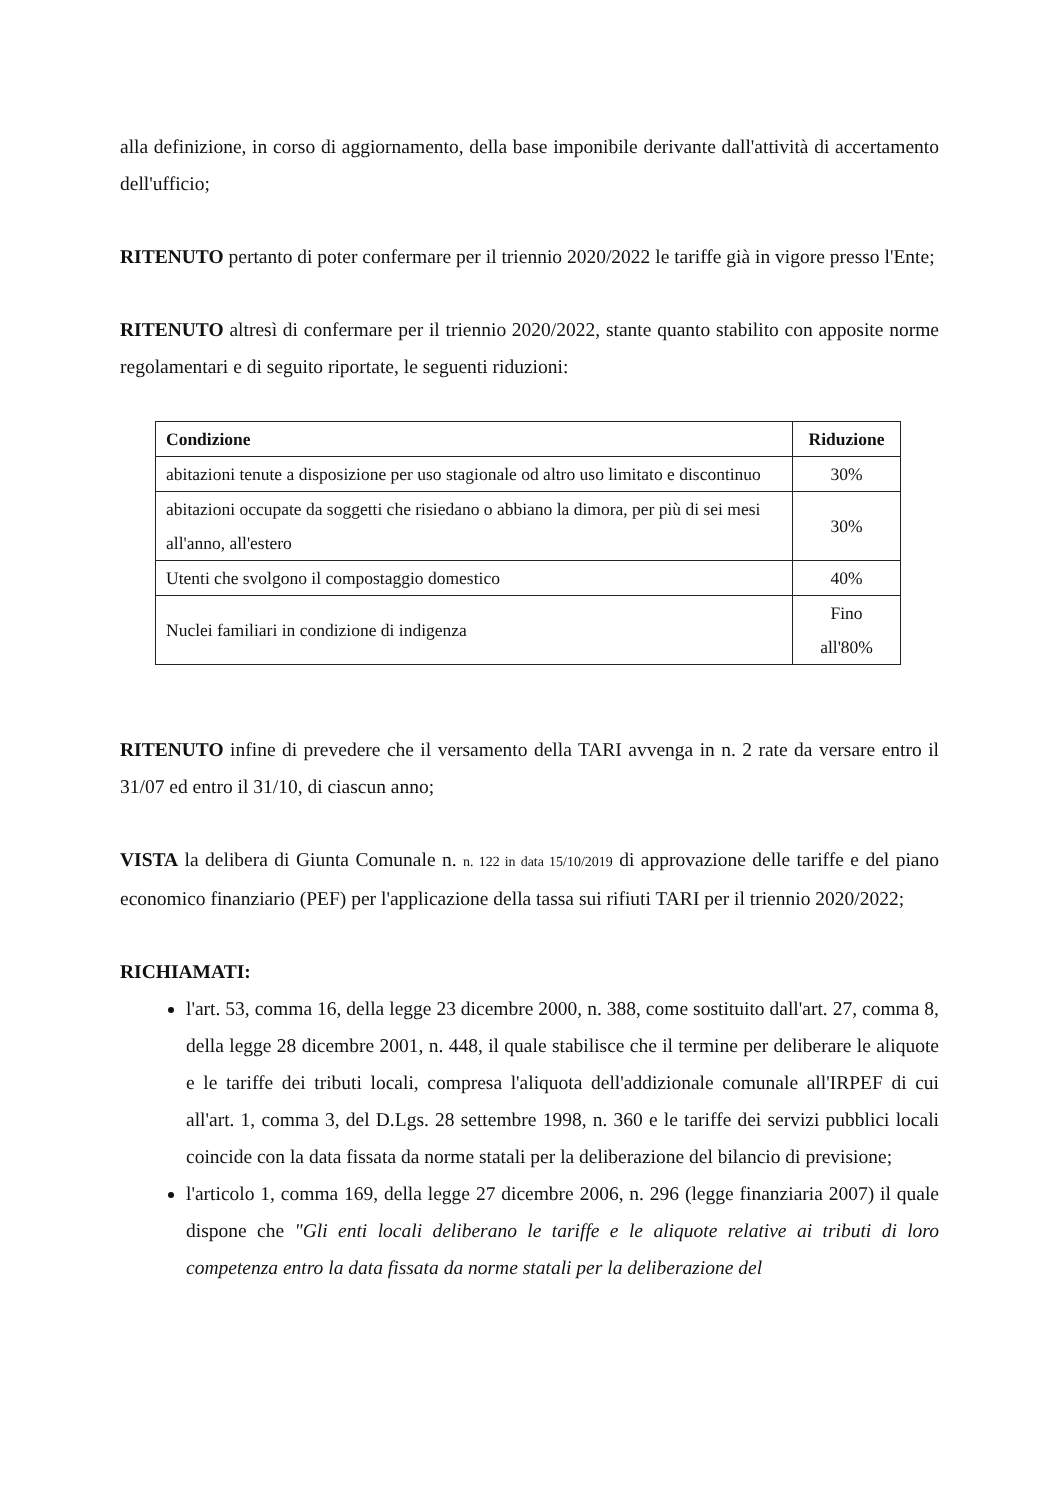alla definizione, in corso di aggiornamento, della base imponibile derivante dall'attività di accertamento dell'ufficio;
RITENUTO pertanto di poter confermare per il triennio 2020/2022 le tariffe già in vigore presso l'Ente;
RITENUTO altresì di confermare per il triennio 2020/2022, stante quanto stabilito con apposite norme regolamentari e di seguito riportate, le seguenti riduzioni:
| Condizione | Riduzione |
| --- | --- |
| abitazioni tenute a disposizione per uso stagionale od altro uso limitato e discontinuo | 30% |
| abitazioni occupate da soggetti che risiedano o abbiano la dimora, per più di sei mesi all'anno, all'estero | 30% |
| Utenti che svolgono il compostaggio domestico | 40% |
| Nuclei familiari in condizione di indigenza | Fino all'80% |
RITENUTO infine di prevedere che il versamento della TARI avvenga in n. 2 rate da versare entro il 31/07 ed entro il 31/10, di ciascun anno;
VISTA la delibera di Giunta Comunale n. n. 122 in data 15/10/2019 di approvazione delle tariffe e del piano economico finanziario (PEF) per l'applicazione della tassa sui rifiuti TARI per il triennio 2020/2022;
RICHIAMATI:
l'art. 53, comma 16, della legge 23 dicembre 2000, n. 388, come sostituito dall'art. 27, comma 8, della legge 28 dicembre 2001, n. 448, il quale stabilisce che il termine per deliberare le aliquote e le tariffe dei tributi locali, compresa l'aliquota dell'addizionale comunale all'IRPEF di cui all'art. 1, comma 3, del D.Lgs. 28 settembre 1998, n. 360 e le tariffe dei servizi pubblici locali coincide con la data fissata da norme statali per la deliberazione del bilancio di previsione;
l'articolo 1, comma 169, della legge 27 dicembre 2006, n. 296 (legge finanziaria 2007) il quale dispone che "Gli enti locali deliberano le tariffe e le aliquote relative ai tributi di loro competenza entro la data fissata da norme statali per la deliberazione del